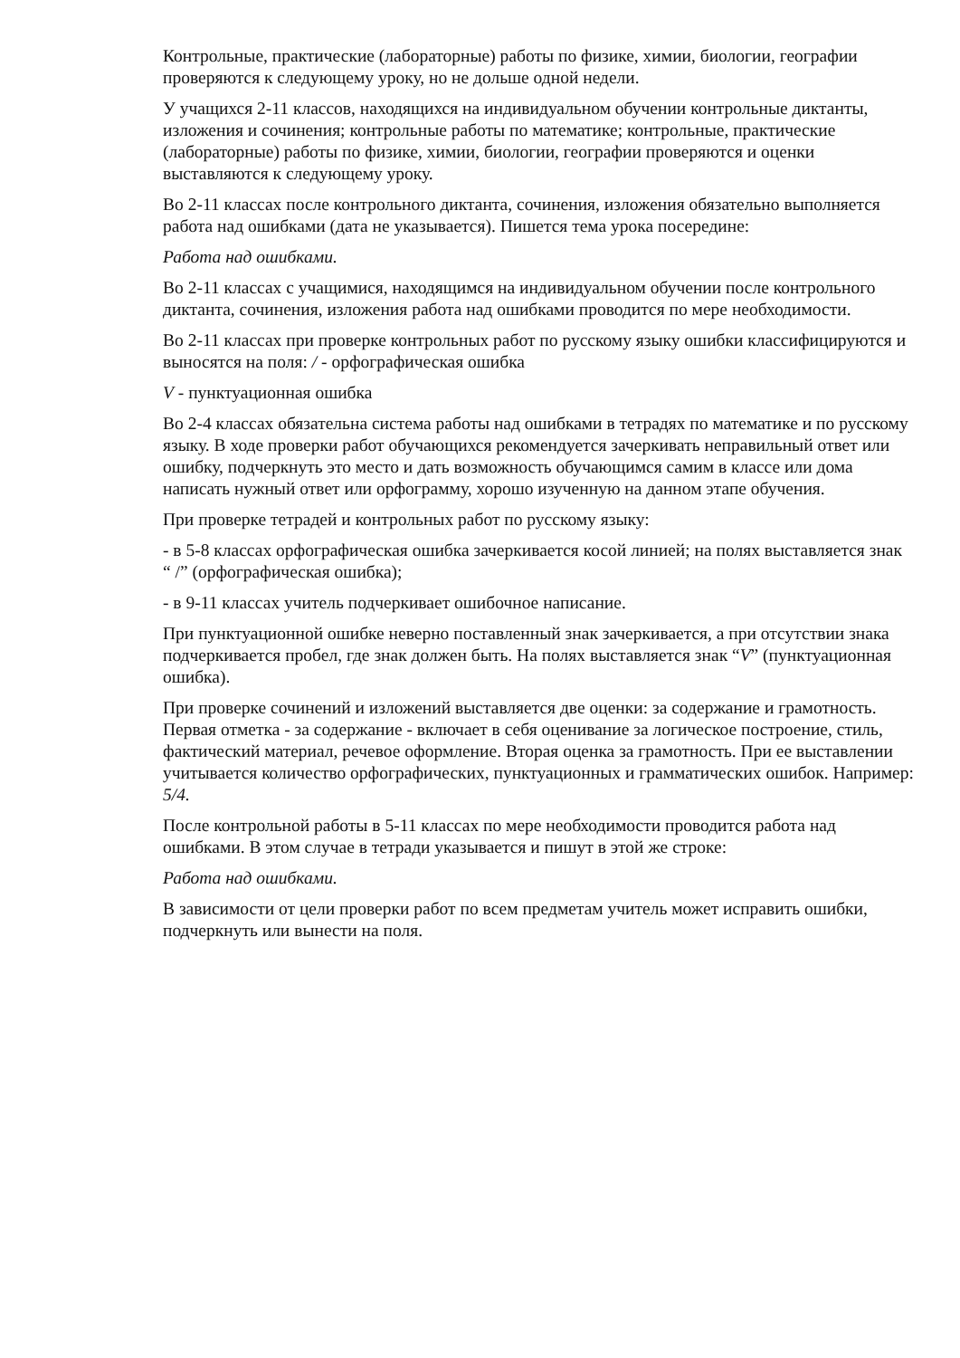Контрольные, практические (лабораторные) работы по физике, химии, биологии, географии проверяются к следующему уроку, но не дольше одной недели.
У учащихся 2-11 классов, находящихся на индивидуальном обучении контрольные диктанты, изложения и сочинения; контрольные работы по математике; контрольные, практические (лабораторные) работы по физике, химии, биологии, географии проверяются и оценки выставляются к следующему уроку.
Во 2-11 классах после контрольного диктанта, сочинения, изложения обязательно выполняется работа над ошибками (дата не указывается). Пишется тема урока посередине:
Работа над ошибками.
Во 2-11 классах с учащимися, находящимся на индивидуальном обучении после контрольного диктанта, сочинения, изложения работа над ошибками проводится по мере необходимости.
Во 2-11 классах при проверке контрольных работ по русскому языку ошибки классифицируются и выносятся на поля: / - орфографическая ошибка
V - пунктуационная ошибка
Во 2-4 классах обязательна система работы над ошибками в тетрадях по математике и по русскому языку. В ходе проверки работ обучающихся рекомендуется зачеркивать неправильный ответ или ошибку, подчеркнуть это место и дать возможность обучающимся самим в классе или дома написать нужный ответ или орфограмму, хорошо изученную на данном этапе обучения.
При проверке тетрадей и контрольных работ по русскому языку:
- в 5-8 классах орфографическая ошибка зачеркивается косой линией; на полях выставляется знак “ /” (орфографическая ошибка);
- в 9-11 классах учитель подчеркивает ошибочное написание.
При пунктуационной ошибке неверно поставленный знак зачеркивается, а при отсутствии знака подчеркивается пробел, где знак должен быть. На полях выставляется знак “V” (пунктуационная ошибка).
При проверке сочинений и изложений выставляется две оценки: за содержание и грамотность. Первая отметка - за содержание - включает в себя оценивание за логическое построение, стиль, фактический материал, речевое оформление. Вторая оценка за грамотность. При ее выставлении учитывается количество орфографических, пунктуационных и грамматических ошибок. Например: 5/4.
После контрольной работы в 5-11 классах по мере необходимости проводится работа над ошибками. В этом случае в тетради указывается и пишут в этой же строке:
Работа над ошибками.
В зависимости от цели проверки работ по всем предметам учитель может исправить ошибки, подчеркнуть или вынести на поля.